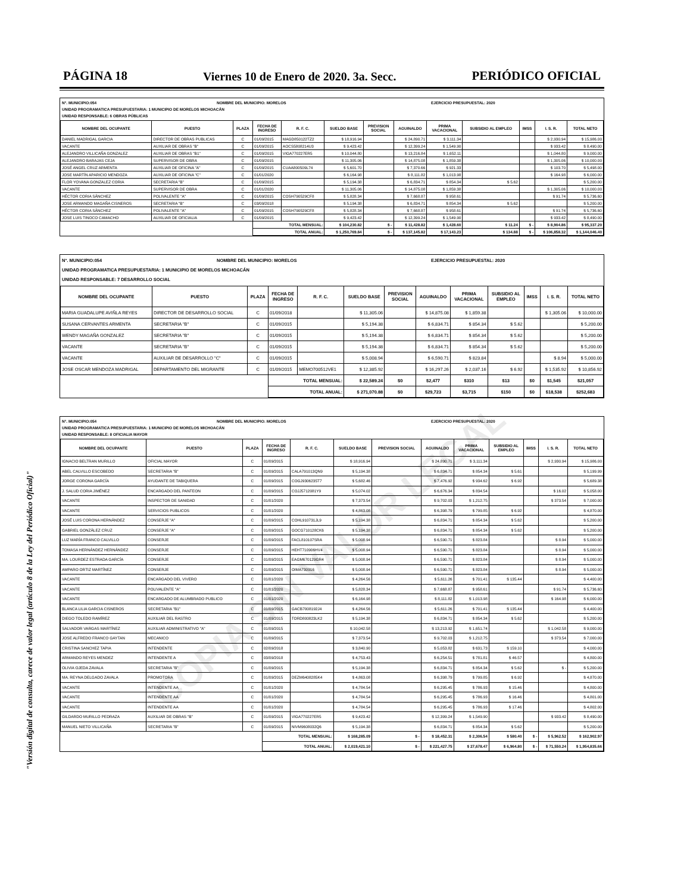"Versión digital de consulta, carece de valor legal (artículo 8 de la Ley del Periódico Oficial)"
PÁGINA 18 Viernes 10 de Enero de 2020. 3a. Secc. PERIÓDICO OFICIAL
N°. MUNICIPIO:054 NOMBRE DEL MUNICIPIO: MORELOS EJERCICIO PRESUPUESTAL: 2020
UNIDAD PROGRAMATICA PRESUPUESTARIA: 1 MUNICIPIO DE MORELOS MICHOACÁN
UNIDAD RESPONSABLE: 6 OBRAS PÚBLICAS
| NOMBRE DEL OCUPANTE | PUESTO | PLAZA | FECHA DE INGRESO | R. F. C. | SUELDO BASE | PREVISION SOCIAL | AGUINALDO | PRIMA VACACIONAL | SUBSIDIO AL EMPLEO | IMSS | I. S. R. | TOTAL NETO |
| --- | --- | --- | --- | --- | --- | --- | --- | --- | --- | --- | --- | --- |
| DANIEL MADRIGAL GARCIA | DIRECTOR DE OBRAS PUBLICAS | C | 01/09/2015 | MAGD850122TZ2 | $ 18,916.94 | | $ 24,890.71 | $ 3,111.34 | | | $ 2,930.94 | $ 15,986.00 |
| VACANTE | AUXILIAR DE OBRAS "B" | C | 01/09/2015 | AOCS5808214U3 | $ 9,423.42 | | $ 12,399.24 | $ 1,549.90 | | | $ 933.42 | $ 8,490.00 |
| ALEJANDRO VILLICAÑA GONZALEZ | AUXILIAR DE OBRAS "B1" | C | 01/09/2015 | VIGA770227ER5 | $ 10,044.80 | | $ 13,216.84 | $ 1,652.11 | | | $ 1,044.80 | $ 9,000.00 |
| ALEJANDRO BARAJAS CEJA | SUPERVISOR DE OBRA | C | 01/09/2015 | | $ 11,305.06 | | $ 14,875.08 | $ 1,859.38 | | | $ 1,305.06 | $ 10,000.00 |
| JOSÉ ANGEL CRUZ ARMENTA | AUXILIAR DE OFICINA "A" | C | 01/09/2015 | CUAA800509L74 | $ 5,601.70 | | $ 7,370.66 | $ 921.33 | | | $ 103.70 | $ 5,498.00 |
| JOSE MARTÍN APARICIO MENDOZA | AUXILIAR DE OFICINA "C" | C | 01/01/2020 | | $ 6,164.98 | | $ 8,111.82 | $ 1,013.98 | | | $ 164.98 | $ 6,000.00 |
| FLOR YOVANA GONZALEZ CORIA | SECRETARIA "B" | C | 01/09/2015 | | $ 5,194.38 | | $ 6,834.71 | $ 854.34 | $ 5.62 | | | $ 5,200.00 |
| VACANTE | SUPERVISOR DE OBRA | C | 01/01/2020 | | $ 11,305.06 | | $ 14,875.08 | $ 1,859.38 | | | $ 1,305.06 | $ 10,000.00 |
| HÉCTOR CORIA SÁNCHEZ | POLIVALENTE "A" | C | 01/09/2015 | COSH790529CF8 | $ 5,828.34 | | $ 7,668.87 | $ 958.61 | | | $ 91.74 | $ 5,736.60 |
| JOSE ARMANDO MAGAÑA CISNEROS | SECRETARIA "B" | C | 03/09/2018 | | $ 5,194.38 | | $ 6,834.71 | $ 854.34 | $ 5.62 | | | $ 5,200.00 |
| HÉCTOR CORIA SÁNCHEZ | POLIVALENTE "A" | C | 01/09/2015 | COSH790529CF8 | $ 5,828.34 | | $ 7,668.87 | $ 958.61 | | | $ 91.74 | $ 5,736.60 |
| JOSE LUIS TINOCO CAMACHO | AUXILIAR DE OFICIALIA | C | 01/09/2015 | | $ 9,423.42 | | $ 12,399.24 | $ 1,549.90 | | | $ 933.42 | $ 8,490.00 |
| | | | TOTAL MENSUAL: | | $ 104,230.82 | $ - | $ 11,428.82 | $ 1,428.60 | $ 11.24 | $ - | $ 8,904.86 | $ 95,337.20 |
| | | | TOTAL ANUAL: | | $ 1,250,769.84 | $ - | $ 137,145.82 | $ 17,143.23 | $ 134.88 | $ - | $ 106,858.32 | $ 1,144,046.40 |
N°. MUNICIPIO:054 NOMBRE DEL MUNICIPIO: MORELOS EJERCICIO PRESUPUESTAL: 2020
UNIDAD PROGRAMATICA PRESUPUESTARIA: 1 MUNICIPIO DE MORELOS MICHOACÁN
UNIDAD RESPONSABLE: 7 DESARROLLO SOCIAL
| NOMBRE DEL OCUPANTE | PUESTO | PLAZA | FECHA DE INGRESO | R. F. C. | SUELDO BASE | PREVISION SOCIAL | AGUINALDO | PRIMA VACACIONAL | SUBSIDIO AL EMPLEO | IMSS | I. S. R. | TOTAL NETO |
| --- | --- | --- | --- | --- | --- | --- | --- | --- | --- | --- | --- | --- |
| MARIA GUADALUPE AVIÑLA REYES | DIRECTOR DE DESARROLLO SOCIAL | C | 01/09/2018 | | $ 11,305.06 | | $ 14,875.08 | $ 1,859.38 | | | $ 1,305.06 | $ 10,000.00 |
| SUSANA CERVANTES ARMENTA | SECRETARIA "B" | C | 01/09/2015 | | $ 5,194.38 | | $ 6,834.71 | $ 854.34 | $ 5.62 | | | $ 5,200.00 |
| WENDY MAGAÑA GONZALEZ | SECRETARIA "B" | C | 01/09/2015 | | $ 5,194.38 | | $ 6,834.71 | $ 854.34 | $ 5.62 | | | $ 5,200.00 |
| VACANTE | SECRETARIA "B" | C | 01/09/2015 | | $ 5,194.38 | | $ 6,834.71 | $ 854.34 | $ 5.62 | | | $ 5,200.00 |
| VACANTE | AUXILIAR DE DESARROLLO "C" | C | 01/09/2015 | | $ 5,008.94 | | $ 6,590.71 | $ 823.84 | | | $ 8.94 | $ 5,000.00 |
| JOSE OSCAR MENDOZA MADRIGAL | DEPARTAMENTO DEL MIGRANTE | C | 01/09/2015 | MEMO700512VE1 | $ 12,385.92 | | $ 16,297.26 | $ 2,037.16 | $ 6.92 | | $ 1,535.92 | $ 10,856.92 |
| | | | TOTAL MENSUAL: | | $ 22,589.24 | $0 | $2,477 | $310 | $13 | $0 | $1,545 | $21,057 |
| | | | TOTAL ANUAL: | | $ 271,070.88 | $0 | $29,723 | $3,715 | $150 | $0 | $18,538 | $252,683 |
N°. MUNICIPIO:054 NOMBRE DEL MUNICIPIO: MORELOS EJERCICIO PRESUPUESTAL: 2020
UNIDAD PROGRAMATICA PRESUPUESTARIA: 1 MUNICIPIO DE MORELOS MICHOACÁN
UNIDAD RESPONSABLE: 8 OFICIALIA MAYOR
| NOMBRE DEL OCUPANTE | PUESTO | PLAZA | FECHA DE INGRESO | R. F. C. | SUELDO BASE | PREVISION SOCIAL | AGUINALDO | PRIMA VACACIONAL | SUBSIDIO AL EMPLEO | IMSS | I. S. R. | TOTAL NETO |
| --- | --- | --- | --- | --- | --- | --- | --- | --- | --- | --- | --- | --- |
| IGNACIO BELTRAN MURILLO | OFICIAL MAYOR | C | 01/09/2015 | | $ 18,916.94 | | $ 24,890.71 | $ 3,111.34 | | | $ 2,930.94 | $ 15,986.00 |
| ABEL CALVILLO ESCOBEDO | SECRETARIA "B" | C | 01/09/2015 | CALA791013QN9 | $ 5,194.38 | | $ 6,834.71 | $ 854.34 | $ 5.61 | | | $ 5,199.99 |
| JORGE CORONA GARCÍA | AYUDANTE DE TABIQUERA | C | 01/09/2015 | COGJ9306235T7 | $ 5,682.46 | | $ 7,476.92 | $ 934.62 | $ 6.92 | | | $ 5,689.38 |
| J. SALUD CORIA JIMÉNEZ | ENCARGADO DEL PANTEON | C | 01/09/2015 | COJJ5712081Y9 | $ 5,074.02 | | $ 6,676.34 | $ 834.54 | | | $ 16.02 | $ 5,058.00 |
| VACANTE | INSPECTOR DE SANIDAD | C | 01/01/2020 | | $ 7,373.54 | | $ 9,702.03 | $ 1,212.75 | | | $ 373.54 | $ 7,000.00 |
| VACANTE | SERVICIOS PUBLICOS | C | 01/01/2020 | | $ 4,863.08 | | $ 6,398.79 | $ 799.85 | $ 6.92 | | | $ 4,870.00 |
| JOSÉ LUIS CORONA HERNÁNDEZ | CONSERJE "A" | C | 01/09/2015 | COHL910731JL9 | $ 5,194.38 | | $ 6,834.71 | $ 854.34 | $ 5.62 | | | $ 5,200.00 |
| GABRIEL GONZÁLEZ CRUZ | CONSERJE "A" | C | 01/09/2015 | GOCG710128CK6 | $ 5,194.38 | | $ 6,834.71 | $ 854.34 | $ 5.62 | | | $ 5,200.00 |
| LUZ MARÍA FRANCO CALVILLO | CONSERJE | C | 01/09/2015 | FACL810107SRA | $ 5,008.94 | | $ 6,590.71 | $ 823.84 | | | $ 8.94 | $ 5,000.00 |
| TOMASA HERNÁNDEZ HERNÁNDEZ | CONSERJE | C | 01/09/2015 | HEHT710906HV4 | $ 5,008.94 | | $ 6,590.71 | $ 823.84 | | | $ 8.94 | $ 5,000.00 |
| MA. LOURDEZ ESTRADA GARCÍA | CONSERJE | C | 01/09/2015 | EAGM670129GR4 | $ 5,008.94 | | $ 6,590.71 | $ 823.84 | | | $ 8.94 | $ 5,000.00 |
| AMPARO ORTIZ MARTÍNEZ | CONSERJE | C | 01/09/2015 | OIMA730916 | $ 5,008.94 | | $ 6,590.71 | $ 823.84 | | | $ 8.94 | $ 5,000.00 |
| VACANTE | ENCARGADO DEL VIVERO | C | 01/01/2020 | | $ 4,264.56 | | $ 5,611.26 | $ 701.41 | $ 135.44 | | | $ 4,400.00 |
| VACANTE | POLIVALENTE "A" | C | 01/01/2020 | | $ 5,828.34 | | $ 7,668.87 | $ 958.61 | | | $ 91.74 | $ 5,736.60 |
| VACANTE | ENCARGADO DE ALUMBRADO PUBLICO | C | 01/01/2020 | | $ 6,164.98 | | $ 8,111.82 | $ 1,013.98 | | | $ 164.98 | $ 6,000.00 |
| BLANCA LILIA GARCIA CISNEROS | SECRETARIA "B1" | C | 01/09/2015 | GACB7008192J4 | $ 4,264.56 | | $ 5,611.26 | $ 701.41 | $ 135.44 | | | $ 4,400.00 |
| DIEGO TOLEDO RAMÍREZ | AUXILIAR DEL RASTRO | C | 01/09/2015 | TORD800823LK2 | $ 5,194.38 | | $ 6,834.71 | $ 854.34 | $ 5.62 | | | $ 5,200.00 |
| SALVADOR VARGAS MARTÍNEZ | AUXILIAR ADMINISTRATIVO "A" | C | 01/09/2015 | | $ 10,042.58 | | $ 13,213.92 | $ 1,651.74 | | | $ 1,042.58 | $ 9,000.00 |
| JOSE ALFREDO FRANCO GAYTAN | MECANICO | C | 01/09/2015 | | $ 7,373.54 | | $ 9,702.03 | $ 1,212.75 | | | $ 373.54 | $ 7,000.00 |
| CRISTINA SANCHEZ TAPIA | INTENDENTE | C | 02/09/2018 | | $ 3,840.90 | | $ 5,053.82 | $ 631.73 | $ 159.10 | | | $ 4,000.00 |
| ARMANDO REYES MENDEZ | INTENDENTE A | C | 03/09/2018 | | $ 4,753.43 | | $ 6,254.51 | $ 781.81 | $ 46.57 | | | $ 4,800.00 |
| OLIVIA OJEDA ZAVALA | SECRETARIA "B" | C | 01/09/2015 | | $ 5,194.38 | | $ 6,834.71 | $ 854.34 | $ 5.62 | | $ - | $ 5,200.00 |
| MA. REYNA DELGADO ZAVALA | PROMOTORA | C | 01/09/2015 | DEZM6408285K4 | $ 4,863.08 | | $ 6,398.79 | $ 799.85 | $ 6.92 | | | $ 4,870.00 |
| VACANTE | INTENDENTE AA | C | 01/01/2020 | | $ 4,784.54 | | $ 6,295.45 | $ 786.93 | $ 15.46 | | | $ 4,800.00 |
| VACANTE | INTENDENTE AA | C | 01/01/2020 | | $ 4,784.54 | | $ 6,295.45 | $ 786.93 | $ 16.46 | | | $ 4,801.00 |
| VACANTE | INTENDENTE AA | C | 01/01/2020 | | $ 4,784.54 | | $ 6,295.45 | $ 786.93 | $ 17.46 | | | $ 4,802.00 |
| GILDARDO MURILLO PEDRAZA | AUXILIAR DE OBRAS "B" | C | 01/09/2015 | VIGA770227ER5 | $ 9,423.42 | | $ 12,399.24 | $ 1,549.90 | | | $ 933.42 | $ 8,490.00 |
| MANUEL NIETO VILLICAÑA | SECRETARIA "B" | C | 01/09/2015 | NIVM9608032Q6 | $ 5,194.38 | | $ 6,834.71 | $ 854.34 | $ 5.62 | | | $ 5,200.00 |
| | | | TOTAL MENSUAL: | | $ 168,285.09 | $ - | $ 18,452.31 | $ 2,306.54 | $ 580.40 | $ - | $ 5,962.52 | $ 162,902.97 |
| | | | TOTAL ANUAL: | | $ 2,019,421.10 | $ - | $ 221,427.75 | $ 27,678.47 | $ 6,964.80 | $ - | $ 71,550.24 | $ 1,954,835.66 |
COPIA SIN VALOR LEGAL